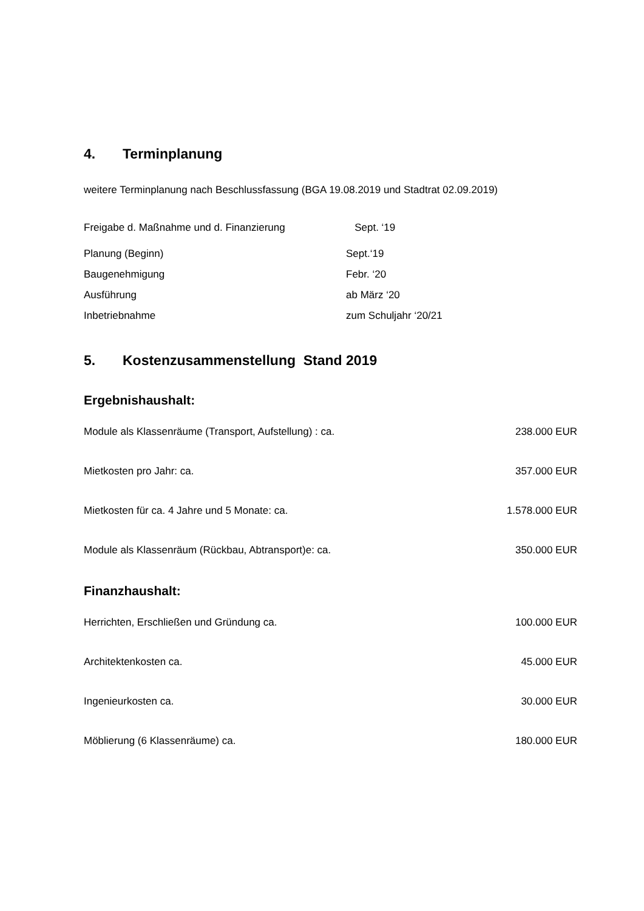4. Terminplanung
weitere Terminplanung nach Beschlussfassung (BGA 19.08.2019 und Stadtrat 02.09.2019)
| Freigabe d. Maßnahme und d. Finanzierung | Sept. ‘19 |
| Planung (Beginn) | Sept.‘19 |
| Baugenehmigung | Febr. ‘20 |
| Ausführung | ab März ‘20 |
| Inbetriebnahme | zum Schuljahr ‘20/21 |
5. Kostenzusammenstellung Stand 2019
Ergebnishaushalt:
| Module als Klassenräume (Transport, Aufstellung) : ca. | 238.000 EUR |
| Mietkosten pro Jahr: ca. | 357.000 EUR |
| Mietkosten für ca. 4 Jahre und 5 Monate: ca. | 1.578.000 EUR |
| Module als Klassenräum (Rückbau, Abtransport)e: ca. | 350.000 EUR |
Finanzhaushalt:
| Herrichten, Erschließen und Gründung ca. | 100.000 EUR |
| Architektenkosten ca. | 45.000 EUR |
| Ingenieurkosten ca. | 30.000 EUR |
| Möblierung (6 Klassenräume) ca. | 180.000 EUR |